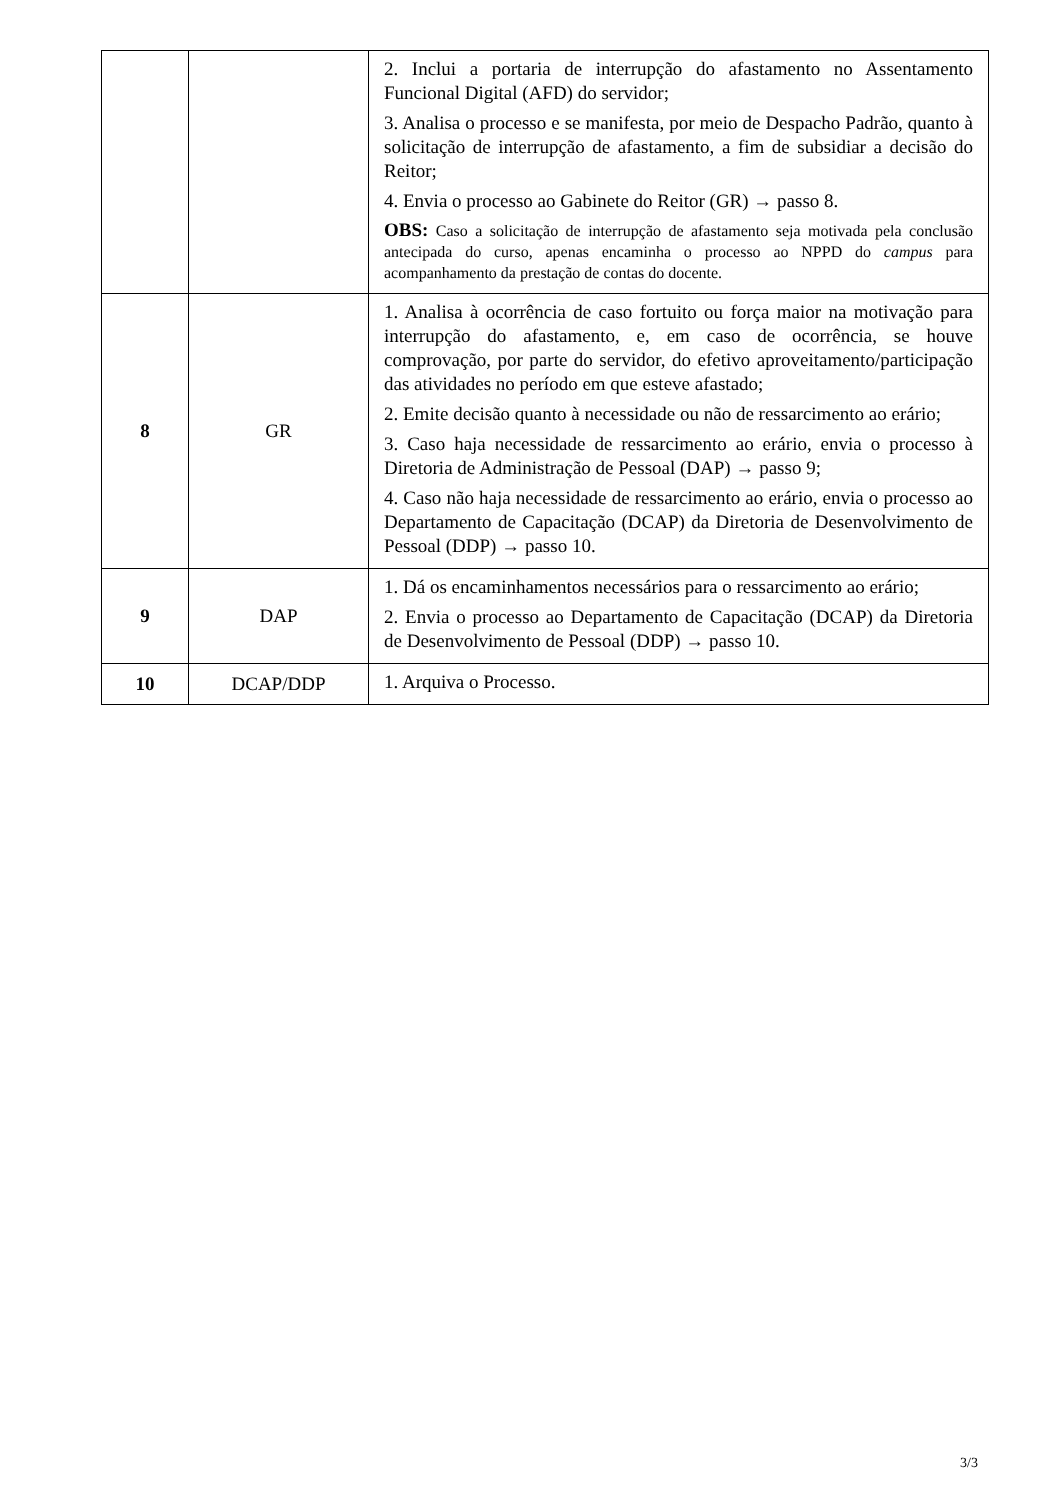| | | 2. Inclui a portaria de interrupção do afastamento no Assentamento Funcional Digital (AFD) do servidor; 3. Analisa o processo e se manifesta, por meio de Despacho Padrão, quanto à solicitação de interrupção de afastamento, a fim de subsidiar a decisão do Reitor; 4. Envia o processo ao Gabinete do Reitor (GR) → passo 8. OBS: Caso a solicitação de interrupção de afastamento seja motivada pela conclusão antecipada do curso, apenas encaminha o processo ao NPPD do campus para acompanhamento da prestação de contas do docente. |
| 8 | GR | 1. Analisa à ocorrência de caso fortuito ou força maior na motivação para interrupção do afastamento, e, em caso de ocorrência, se houve comprovação, por parte do servidor, do efetivo aproveitamento/participação das atividades no período em que esteve afastado; 2. Emite decisão quanto à necessidade ou não de ressarcimento ao erário; 3. Caso haja necessidade de ressarcimento ao erário, envia o processo à Diretoria de Administração de Pessoal (DAP) → passo 9; 4. Caso não haja necessidade de ressarcimento ao erário, envia o processo ao Departamento de Capacitação (DCAP) da Diretoria de Desenvolvimento de Pessoal (DDP) → passo 10. |
| 9 | DAP | 1. Dá os encaminhamentos necessários para o ressarcimento ao erário; 2. Envia o processo ao Departamento de Capacitação (DCAP) da Diretoria de Desenvolvimento de Pessoal (DDP) → passo 10. |
| 10 | DCAP/DDP | 1. Arquiva o Processo. |
3/3